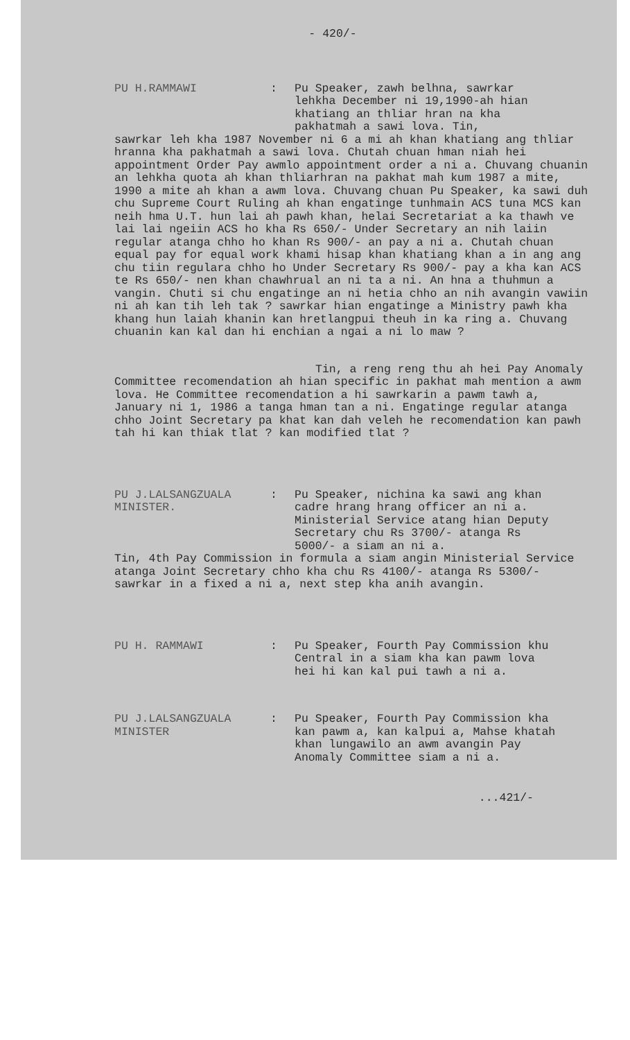- 420/-
PU H.RAMMAWI : Pu Speaker, zawh belhna, sawrkar lehkha December ni 19,1990-ah hian khatiang an thliar hran na kha pakhatmah a sawi lova. Tin,
sawrkar leh kha 1987 November ni 6 a mi ah khan khatiang ang thliar hranna kha pakhatmah a sawi lova. Chutah chuan hman niah hei appointment Order Pay awmlo appointment order a ni a. Chuvang chuanin an lehkha quota ah khan thliarhran na pakhat mah kum 1987 a mite, 1990 a mite ah khan a awm lova. Chuvang chuan Pu Speaker, ka sawi duh chu Supreme Court Ruling ah khan engatinge tunhmain ACS tuna MCS kan neih hma U.T. hun lai ah pawh khan, helai Secretariat a ka thawh ve lai lai ngeiin ACS ho kha Rs 650/- Under Secretary an nih laiin regular atanga chho ho khan Rs 900/- an pay a ni a. Chutah chuan equal pay for equal work khami hisap khan khatiang khan a in ang ang chu tiin regulara chho ho Under Secretary Rs 900/- pay a kha kan ACS te Rs 650/- nen khan chawhrual an ni ta a ni. An hna a thuhmun a vangin. Chuti si chu engatinge an ni hetia chho an nih avangin vawiin ni ah kan tih leh tak ? sawrkar hian engatinge a Ministry pawh kha khang hun laiah khanin kan hretlangpui theuh in ka ring a. Chuvang chuanin kan kal dan hi enchian a ngai a ni lo maw ?
Tin, a reng reng thu ah hei Pay Anomaly Committee recomendation ah hian specific in pakhat mah mention a awm lova. He Committee recomendation a hi sawrkarin a pawm tawh a, January ni 1, 1986 a tanga hman tan a ni. Engatinge regular atanga chho Joint Secretary pa khat kan dah veleh he recomendation kan pawh tah hi kan thiak tlat ? kan modified tlat ?
PU J.LALSANGZUALA
MINISTER.
: Pu Speaker, nichina ka sawi ang khan cadre hrang hrang officer an ni a. Ministerial Service atang hian Deputy Secretary chu Rs 3700/- atanga Rs 5000/- a siam an ni a.
Tin, 4th Pay Commission in formula a siam angin Ministerial Service atanga Joint Secretary chho kha chu Rs 4100/- atanga Rs 5300/- sawrkar in a fixed a ni a, next step kha anih avangin.
PU H. RAMMAWI : Pu Speaker, Fourth Pay Commission khu Central in a siam kha kan pawm lova hei hi kan kal pui tawh a ni a.
PU J.LALSANGZUALA
MINISTER
: Pu Speaker, Fourth Pay Commission kha kan pawm a, kan kalpui a, Mahse khatah khan lungawilo an awm avangin Pay Anomaly Committee siam a ni a.
...421/-